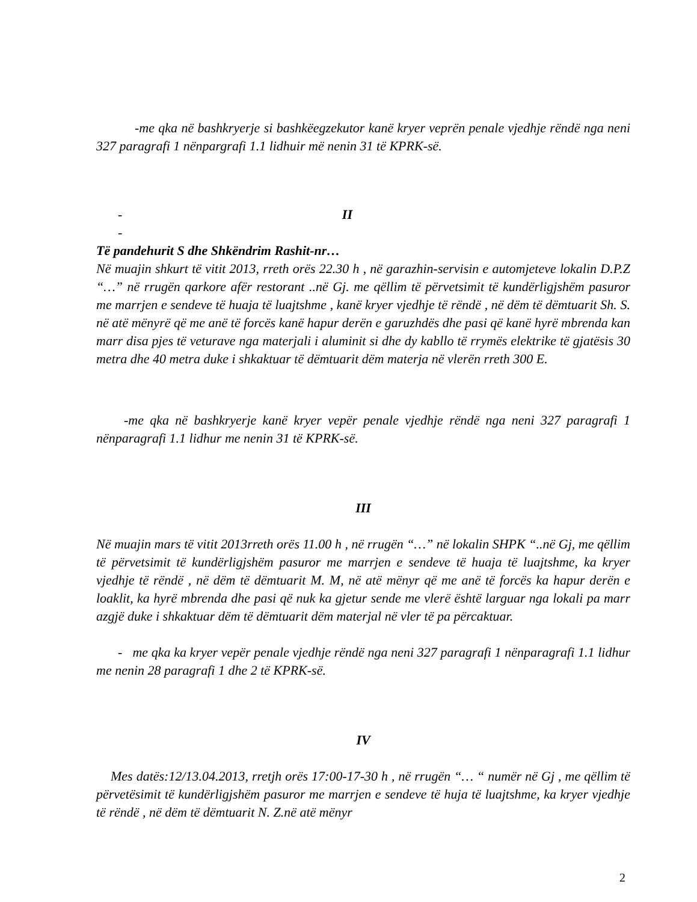-me qka në bashkryerje si bashkëegzekutor kanë kryer veprën penale vjedhje rëndë nga neni 327 paragrafi 1 nënpargrafi 1.1 lidhuir më nenin 31 të KPRK-së.
- II
-
Të pandehurit S dhe Shkëndrim Rashit-nr…
Në muajin shkurt të vitit 2013, rreth orës 22.30 h , në garazhin-servisin e automjeteve lokalin D.P.Z “…” në rrugën qarkore afër restorant ..në Gj. me qëllim të përvetsimit të kundërligjshëm pasuror me marrjen e sendeve të huaja të luajtshme , kanë kryer vjedhje të rëndë , në dëm të dëmtuarit Sh. S. në atë mënyrë që me anë të forcës kanë hapur derën e garuzhdës dhe pasi që kanë hyrë mbrenda kan marr disa pjes të veturave nga materjali i aluminit si dhe dy kabllo të rrymës elektrike të gjatësis 30 metra dhe 40 metra duke i shkaktuar të dëmtuarit dëm materja në vlerën rreth 300 E.
-me qka në bashkryerje kanë kryer vepër penale vjedhje rëndë nga neni 327 paragrafi 1 nënparagrafi 1.1 lidhur me nenin 31 të KPRK-së.
III
Në muajin mars të vitit 2013rreth orës 11.00 h , në rrugën “…” në lokalin SHPK “..në Gj, me qëllim të përvetsimit të kundërligjshëm pasuror me marrjen e sendeve të huaja të luajtshme, ka kryer vjedhje të rëndë , në dëm të dëmtuarit M. M, në atë mënyr që me anë të forcës ka hapur derën e loaklit, ka hyrë mbrenda dhe pasi që nuk ka gjetur sende me vlerë është larguar nga lokali pa marr azgjë duke i shkaktuar dëm të dëmtuarit dëm materjal në vler të pa përcaktuar.
- me qka ka kryer vepër penale vjedhje rëndë nga neni 327 paragrafi 1 nënparagrafi 1.1 lidhur me nenin 28 paragrafi 1 dhe 2 të KPRK-së.
IV
Mes datës:12/13.04.2013, rretjh orës 17:00-17-30 h , në rrugën “… “ numër në Gj , me qëllim të përvetësimit të kundërligjshëm pasuror me marrjen e sendeve të huja të luajtshme, ka kryer vjedhje të rëndë , në dëm të dëmtuarit N. Z.në atë mënyr
2